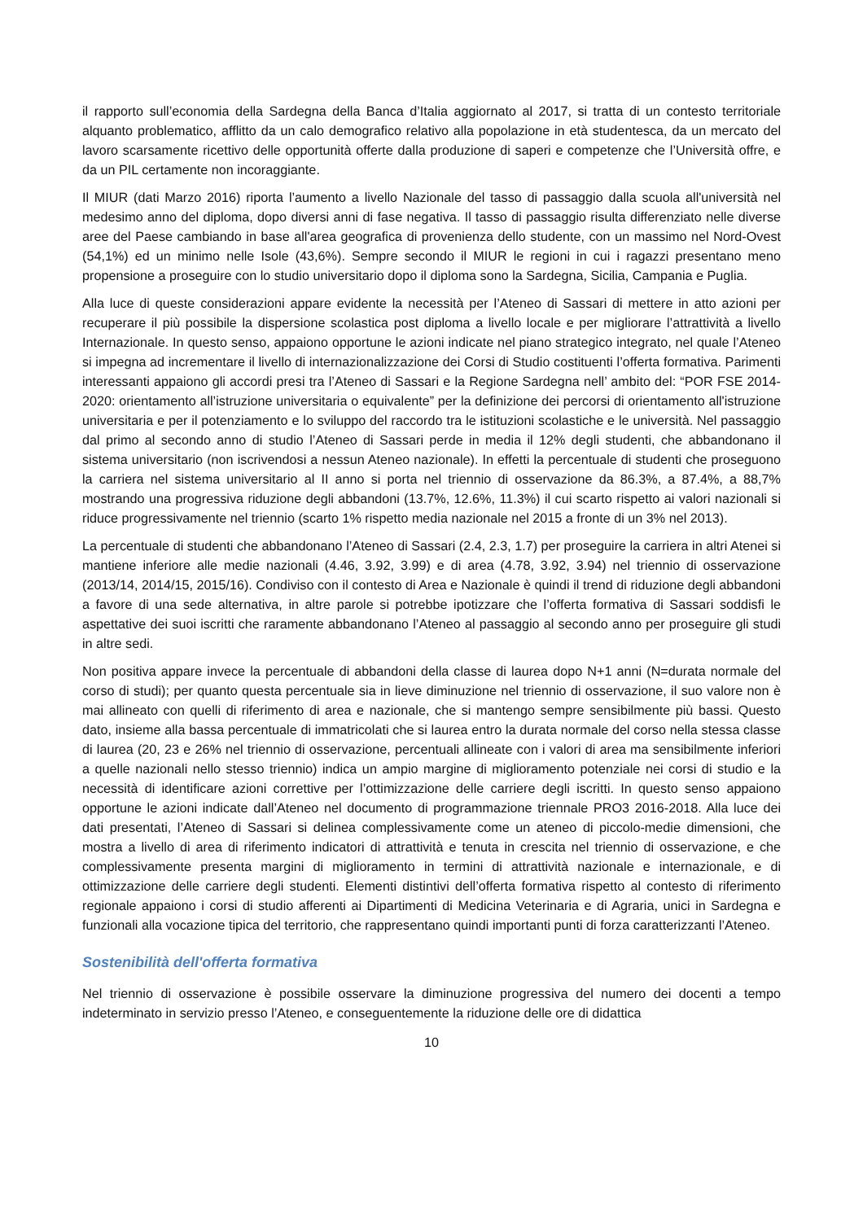il rapporto sull’economia della Sardegna della Banca d’Italia aggiornato al 2017, si tratta di un contesto territoriale alquanto problematico, afflitto da un calo demografico relativo alla popolazione in età studentesca, da un mercato del lavoro scarsamente ricettivo delle opportunità offerte dalla produzione di saperi e competenze che l’Università offre, e da un PIL certamente non incoraggiante.
Il MIUR (dati Marzo 2016) riporta l’aumento a livello Nazionale del tasso di passaggio dalla scuola all'università nel medesimo anno del diploma, dopo diversi anni di fase negativa. Il tasso di passaggio risulta differenziato nelle diverse aree del Paese cambiando in base all'area geografica di provenienza dello studente, con un massimo nel Nord-Ovest (54,1%) ed un minimo nelle Isole (43,6%). Sempre secondo il MIUR le regioni in cui i ragazzi presentano meno propensione a proseguire con lo studio universitario dopo il diploma sono la Sardegna, Sicilia, Campania e Puglia.
Alla luce di queste considerazioni appare evidente la necessità per l’Ateneo di Sassari di mettere in atto azioni per recuperare il più possibile la dispersione scolastica post diploma a livello locale e per migliorare l’attrattività a livello Internazionale. In questo senso, appaiono opportune le azioni indicate nel piano strategico integrato, nel quale l’Ateneo si impegna ad incrementare il livello di internazionalizzazione dei Corsi di Studio costituenti l’offerta formativa. Parimenti interessanti appaiono gli accordi presi tra l’Ateneo di Sassari e la Regione Sardegna nell’ ambito del: “POR FSE 2014-2020: orientamento all’istruzione universitaria o equivalente” per la definizione dei percorsi di orientamento all'istruzione universitaria e per il potenziamento e lo sviluppo del raccordo tra le istituzioni scolastiche e le università. Nel passaggio dal primo al secondo anno di studio l’Ateneo di Sassari perde in media il 12% degli studenti, che abbandonano il sistema universitario (non iscrivendosi a nessun Ateneo nazionale). In effetti la percentuale di studenti che proseguono la carriera nel sistema universitario al II anno si porta nel triennio di osservazione da 86.3%, a 87.4%, a 88,7% mostrando una progressiva riduzione degli abbandoni (13.7%, 12.6%, 11.3%) il cui scarto rispetto ai valori nazionali si riduce progressivamente nel triennio (scarto 1% rispetto media nazionale nel 2015 a fronte di un 3% nel 2013).
La percentuale di studenti che abbandonano l’Ateneo di Sassari (2.4, 2.3, 1.7) per proseguire la carriera in altri Atenei si mantiene inferiore alle medie nazionali (4.46, 3.92, 3.99) e di area (4.78, 3.92, 3.94) nel triennio di osservazione (2013/14, 2014/15, 2015/16). Condiviso con il contesto di Area e Nazionale è quindi il trend di riduzione degli abbandoni a favore di una sede alternativa, in altre parole si potrebbe ipotizzare che l’offerta formativa di Sassari soddisfi le aspettative dei suoi iscritti che raramente abbandonano l’Ateneo al passaggio al secondo anno per proseguire gli studi in altre sedi.
Non positiva appare invece la percentuale di abbandoni della classe di laurea dopo N+1 anni (N=durata normale del corso di studi); per quanto questa percentuale sia in lieve diminuzione nel triennio di osservazione, il suo valore non è mai allineato con quelli di riferimento di area e nazionale, che si mantengo sempre sensibilmente più bassi. Questo dato, insieme alla bassa percentuale di immatricolati che si laurea entro la durata normale del corso nella stessa classe di laurea (20, 23 e 26% nel triennio di osservazione, percentuali allineate con i valori di area ma sensibilmente inferiori a quelle nazionali nello stesso triennio) indica un ampio margine di miglioramento potenziale nei corsi di studio e la necessità di identificare azioni correttive per l’ottimizzazione delle carriere degli iscritti. In questo senso appaiono opportune le azioni indicate dall’Ateneo nel documento di programmazione triennale PRO3 2016-2018. Alla luce dei dati presentati, l’Ateneo di Sassari si delinea complessivamente come un ateneo di piccolo-medie dimensioni, che mostra a livello di area di riferimento indicatori di attrattività e tenuta in crescita nel triennio di osservazione, e che complessivamente presenta margini di miglioramento in termini di attrattività nazionale e internazionale, e di ottimizzazione delle carriere degli studenti. Elementi distintivi dell’offerta formativa rispetto al contesto di riferimento regionale appaiono i corsi di studio afferenti ai Dipartimenti di Medicina Veterinaria e di Agraria, unici in Sardegna e funzionali alla vocazione tipica del territorio, che rappresentano quindi importanti punti di forza caratterizzanti l’Ateneo.
Sostenibilità dell'offerta formativa
Nel triennio di osservazione è possibile osservare la diminuzione progressiva del numero dei docenti a tempo indeterminato in servizio presso l’Ateneo, e conseguentemente la riduzione delle ore di didattica
10